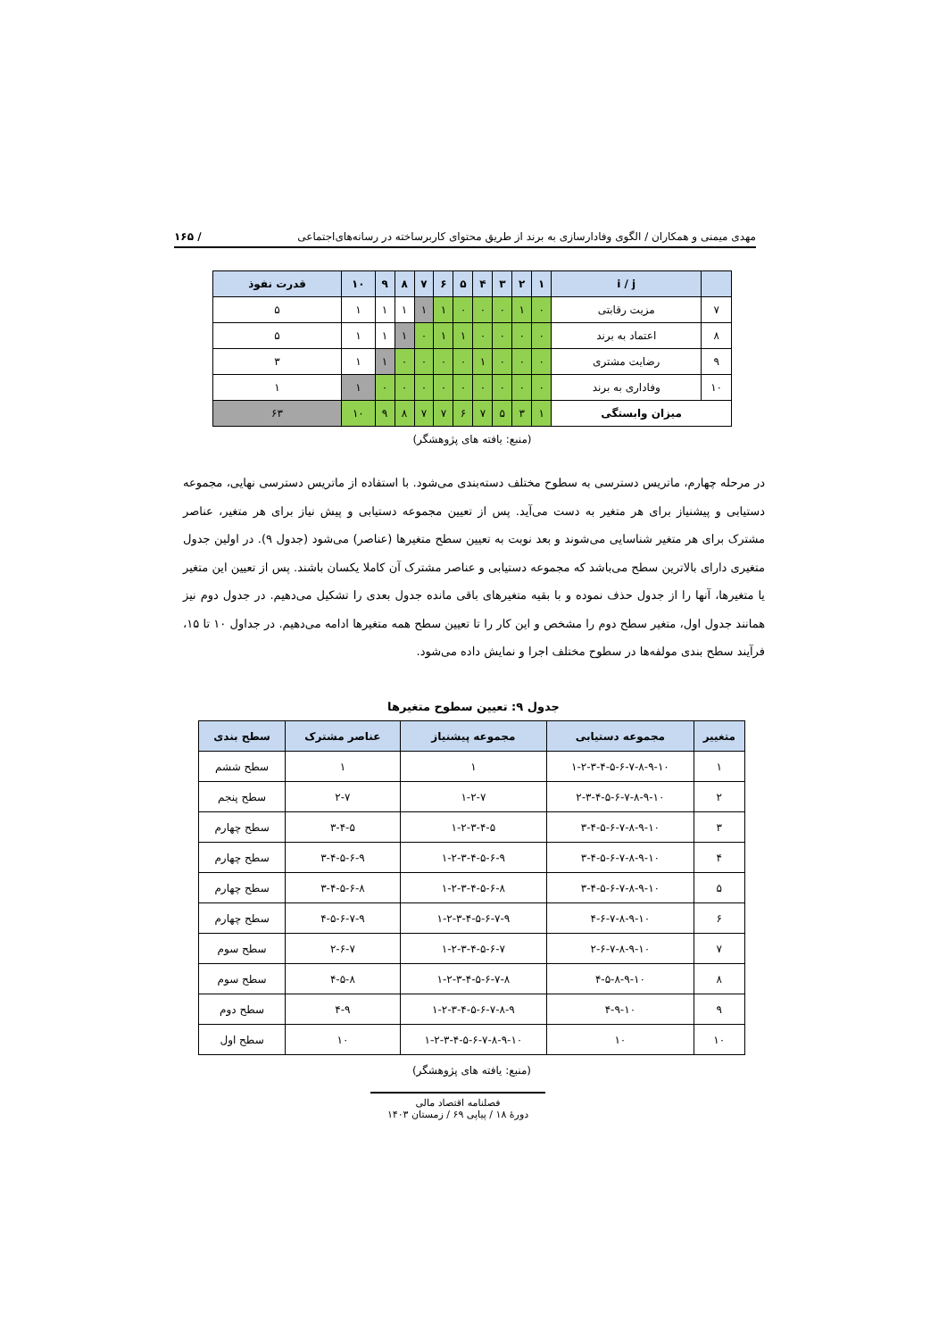مهدی میمنی و همکاران / الگوی وفادارسازی به برند از طریق محتوای کاربرساخته در رسانه‌های‌اجتماعی / ۱۶۵
| | i / j | ۱ | ۲ | ۳ | ۴ | ۵ | ۶ | ۷ | ۸ | ۹ | ۱۰ | قدرت نفوذ |
| ۷ | مزیت رقابتی | ۰ | ۱ | ۰ | ۰ | ۰ | ۱ | ۱ | ۱ | ۱ | ۱ | ۵ |
| ۸ | اعتماد به برند | ۰ | ۰ | ۰ | ۰ | ۱ | ۱ | ۰ | ۱ | ۱ | ۱ | ۵ |
| ۹ | رضایت مشتری | ۰ | ۰ | ۰ | ۱ | ۰ | ۰ | ۰ | ۰ | ۱ | ۱ | ۳ |
| ۱۰ | وفاداری به برند | ۰ | ۰ | ۰ | ۰ | ۰ | ۰ | ۰ | ۰ | ۰ | ۱ | ۱ |
| میزان وابستگی | | ۱ | ۳ | ۵ | ۷ | ۶ | ۷ | ۷ | ۸ | ۹ | ۱۰ | ۶۳ |
| (منبع: یافته های پژوهشگر) | | | | | | | | | | | | |
در مرحله چهارم، ماتریس دسترسی به سطوح مختلف دسته‌بندی می‌شود. با استفاده از ماتریس دسترسی نهایی، مجموعه دستیابی و پیشنیاز برای هر متغیر به دست می‌آید. پس از تعیین مجموعه دستیابی و پیش نیاز برای هر متغیر، عناصر مشترک برای هر متغیر شناسایی می‌شوند و بعد نوبت به تعیین سطح متغیرها (عناصر) می‌شود (جدول ۹). در اولین جدول متغیری دارای بالاترین سطح می‌باشد که مجموعه دستیابی و عناصر مشترک آن کاملا یکسان باشند. پس از تعیین این متغیر یا متغیرها، آنها را از جدول حذف نموده و با بقیه متغیرهای باقی مانده جدول بعدی را تشکیل می‌دهیم. در جدول دوم نیز همانند جدول اول، متغیر سطح دوم را مشخص و این کار را تا تعیین سطح همه متغیرها ادامه می‌دهیم. در جداول ۱۰ تا ۱۵، فرآیند سطح بندی مولفه‌ها در سطوح مختلف اجرا و نمایش داده می‌شود.
جدول ۹: تعیین سطوح متغیرها
| متغییر | مجموعه دستیابی | مجموعه پیشنیاز | عناصر مشترک | سطح بندی |
| --- | --- | --- | --- | --- |
| ۱ | ۱-۲-۳-۴-۵-۶-۷-۸-۹-۱۰ | ۱ | ۱ | سطح ششم |
| ۲ | ۲-۳-۴-۵-۶-۷-۸-۹-۱۰ | ۱-۲-۷ | ۲-۷ | سطح پنجم |
| ۳ | ۳-۴-۵-۶-۷-۸-۹-۱۰ | ۱-۲-۳-۴-۵ | ۳-۴-۵ | سطح چهارم |
| ۴ | ۳-۴-۵-۶-۷-۸-۹-۱۰ | ۱-۲-۳-۴-۵-۶-۹ | ۳-۴-۵-۶-۹ | سطح چهارم |
| ۵ | ۳-۴-۵-۶-۷-۸-۹-۱۰ | ۱-۲-۳-۴-۵-۶-۸ | ۳-۴-۵-۶-۸ | سطح چهارم |
| ۶ | ۴-۶-۷-۸-۹-۱۰ | ۱-۲-۳-۴-۵-۶-۷-۹ | ۴-۵-۶-۷-۹ | سطح چهارم |
| ۷ | ۲-۶-۷-۸-۹-۱۰ | ۱-۲-۳-۴-۵-۶-۷ | ۲-۶-۷ | سطح سوم |
| ۸ | ۴-۵-۸-۹-۱۰ | ۱-۲-۳-۴-۵-۶-۷-۸ | ۴-۵-۸ | سطح سوم |
| ۹ | ۴-۹-۱۰ | ۱-۲-۳-۴-۵-۶-۷-۸-۹ | ۴-۹ | سطح دوم |
| ۱۰ | ۱۰ | ۱-۲-۳-۴-۵-۶-۷-۸-۹-۱۰ | ۱۰ | سطح اول |
| (منبع: یافته های پژوهشگر) | | | | |
فصلنامه اقتصاد مالی
دورهٔ ۱۸ / پیاپی ۶۹ / زمستان ۱۴۰۳